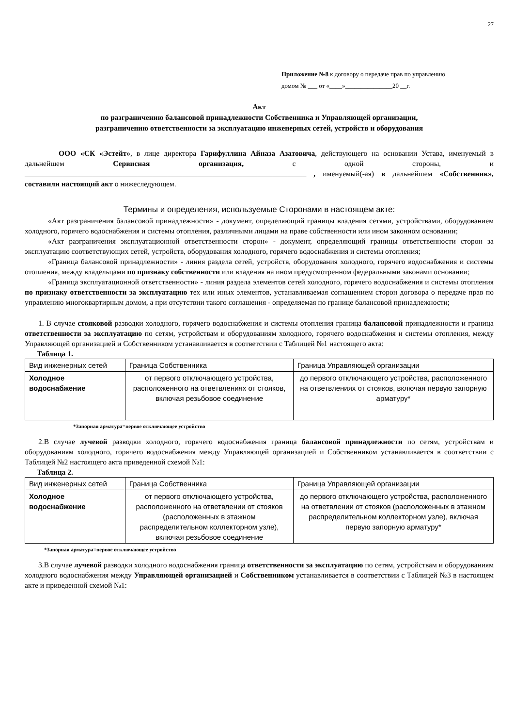27
Приложение №8 к договору о передаче прав по управлению
домом № ___ от «____»_______________20 __г.
Акт
по разграничению балансовой принадлежности Собственника и Управляющей организации,
разграничению ответственности за эксплуатацию инженерных сетей, устройств и оборудования
ООО «СК «Эстейт», в лице директора Гарифуллина Айназа Азатовича, действующего на основании Устава, именуемый в дальнейшем Сервисная организация, с одной стороны, и ___________________________________________________________________________ , именуемый(-ая) в дальнейшем «Собственник», составили настоящий акт о нижеследующем.
Термины и определения, используемые Сторонами в настоящем акте:
«Акт разграничения балансовой принадлежности» - документ, определяющий границы владения сетями, устройствами, оборудованием холодного, горячего водоснабжения и системы отопления, различными лицами на праве собственности или ином законном основании;
«Акт разграничения эксплуатационной ответственности сторон» - документ, определяющий границы ответственности сторон за эксплуатацию соответствующих сетей, устройств, оборудования холодного, горячего водоснабжения и системы отопления;
«Граница балансовой принадлежности» - линия раздела сетей, устройств, оборудования холодного, горячего водоснабжения и системы отопления, между владельцами по признаку собственности или владения на ином предусмотренном федеральными законами основании;
«Граница эксплуатационной ответственности» - линия раздела элементов сетей холодного, горячего водоснабжения и системы отопления по признаку ответственности за эксплуатацию тех или иных элементов, устанавливаемая соглашением сторон договора о передаче прав по управлению многоквартирным домом, а при отсутствии такого соглашения - определяемая по границе балансовой принадлежности;
1. В случае стояковой разводки холодного, горячего водоснабжения и системы отопления граница балансовой принадлежности и граница ответственности за эксплуатацию по сетям, устройствам и оборудованиям холодного, горячего водоснабжения и системы отопления, между Управляющей организацией и Собственником устанавливается в соответствии с Таблицей №1 настоящего акта:
Таблица 1.
| Вид инженерных сетей | Граница Собственника | Граница Управляющей организации |
| Холодное водоснабжение | от первого отключающего устройства, расположенного на ответвлениях от стояков, включая резьбовое соединение | до первого отключающего устройства, расположенного на ответвлениях от стояков, включая первую запорную арматуру* |
*Запорная арматура=первое отключающее устройство
2.В случае лучевой разводки холодного, горячего водоснабжения граница балансовой принадлежности по сетям, устройствам и оборудованиям холодного, горячего водоснабжения между Управляющей организацией и Собственником устанавливается в соответствии с Таблицей №2 настоящего акта приведенной схемой №1:
Таблица 2.
| Вид инженерных сетей | Граница Собственника | Граница Управляющей организации |
| Холодное водоснабжение | от первого отключающего устройства, расположенного на ответвлении от стояков (расположенных в этажном распределительном коллекторном узле), включая резьбовое соединение | до первого отключающего устройства, расположенного на ответвлении от стояков (расположенных в этажном распределительном коллекторном узле), включая первую запорную арматуру* |
*Запорная арматура=первое отключающее устройство
3.В случае лучевой разводки холодного водоснабжения граница ответственности за эксплуатацию по сетям, устройствам и оборудованиям холодного водоснабжения между Управляющей организацией и Собственником устанавливается в соответствии с Таблицей №3 в настоящем акте и приведенной схемой №1: